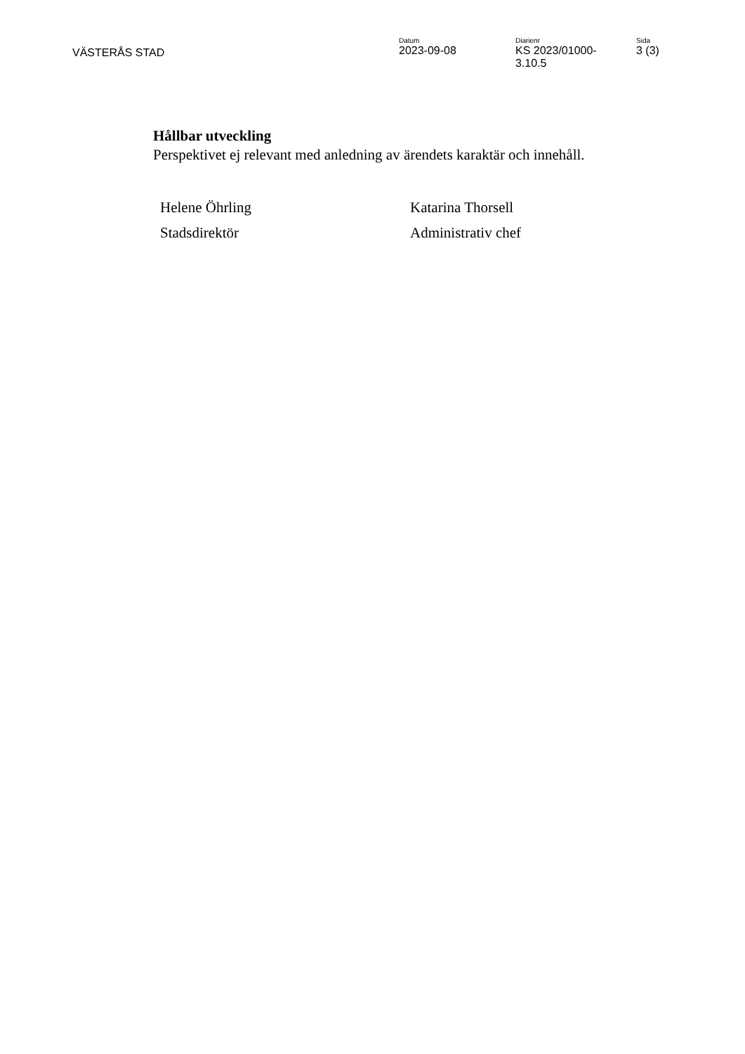VÄSTERÅS STAD
Datum
2023-09-08
Diarienr
KS 2023/01000-
3.10.5
Sida
3 (3)
Hållbar utveckling
Perspektivet ej relevant med anledning av ärendets karaktär och innehåll.
Helene Öhrling
Stadsdirektör
Katarina Thorsell
Administrativ chef